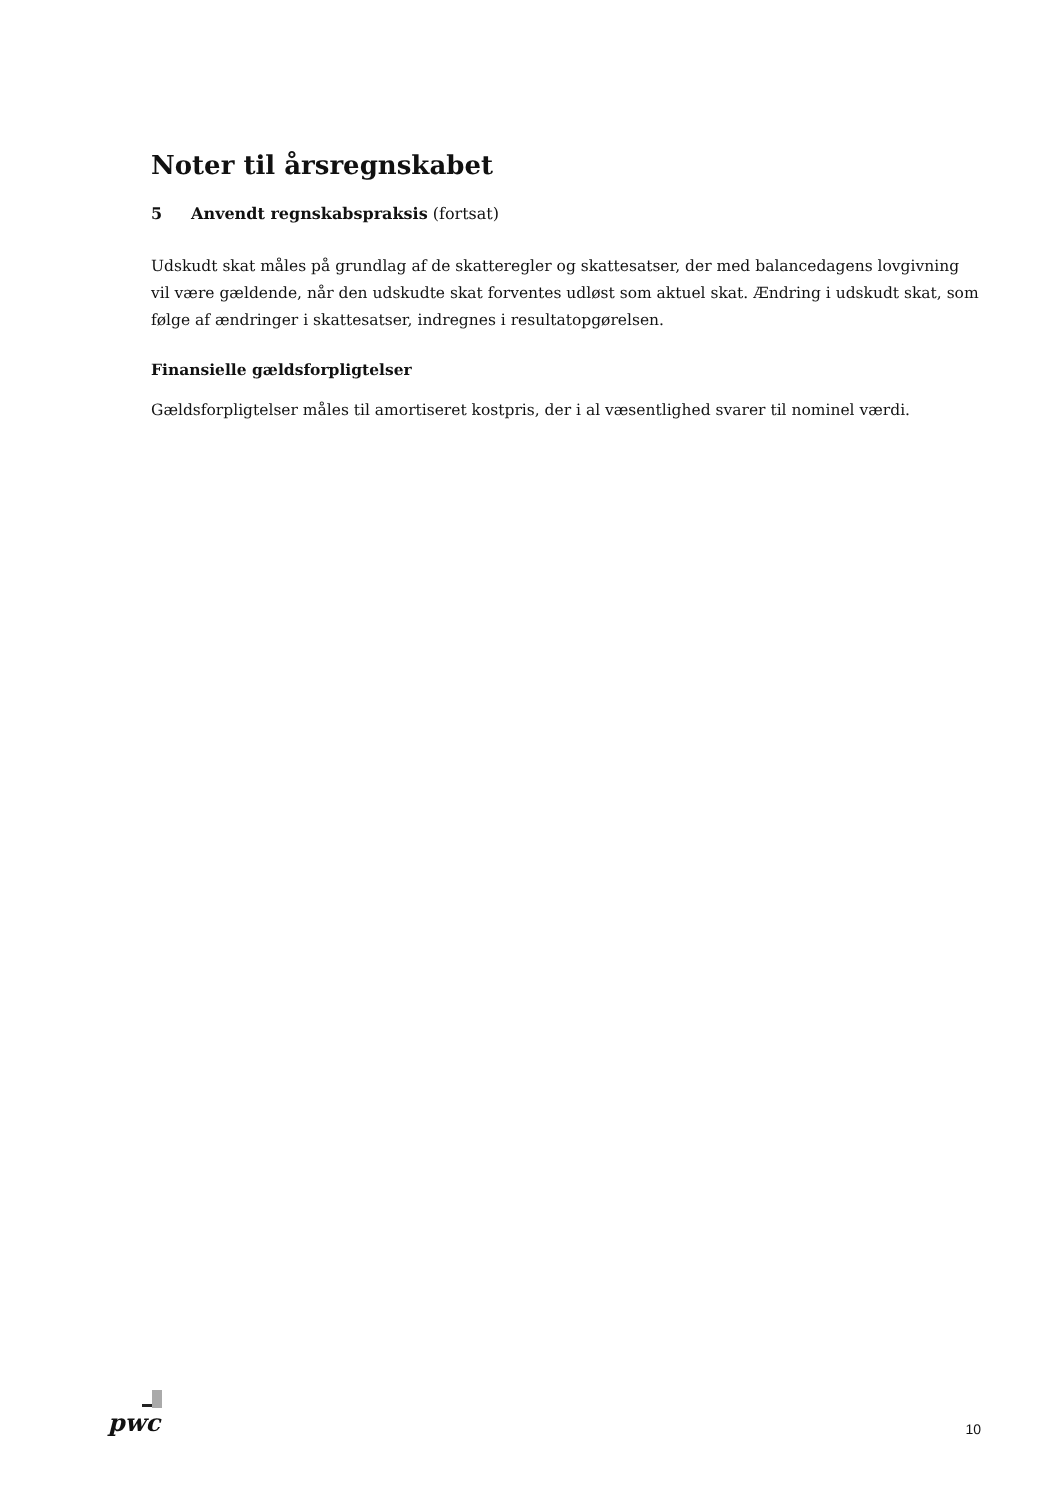Noter til årsregnskabet
5 Anvendt regnskabspraksis (fortsat)
Udskudt skat måles på grundlag af de skatteregler og skattesatser, der med balancedagens lovgivning vil være gældende, når den udskudte skat forventes udløst som aktuel skat. Ændring i udskudt skat, som følge af ændringer i skattesatser, indregnes i resultatopgørelsen.
Finansielle gældsforpligtelser
Gældsforpligtelser måles til amortiseret kostpris, der i al væsentlighed svarer til nominel værdi.
pwc
10